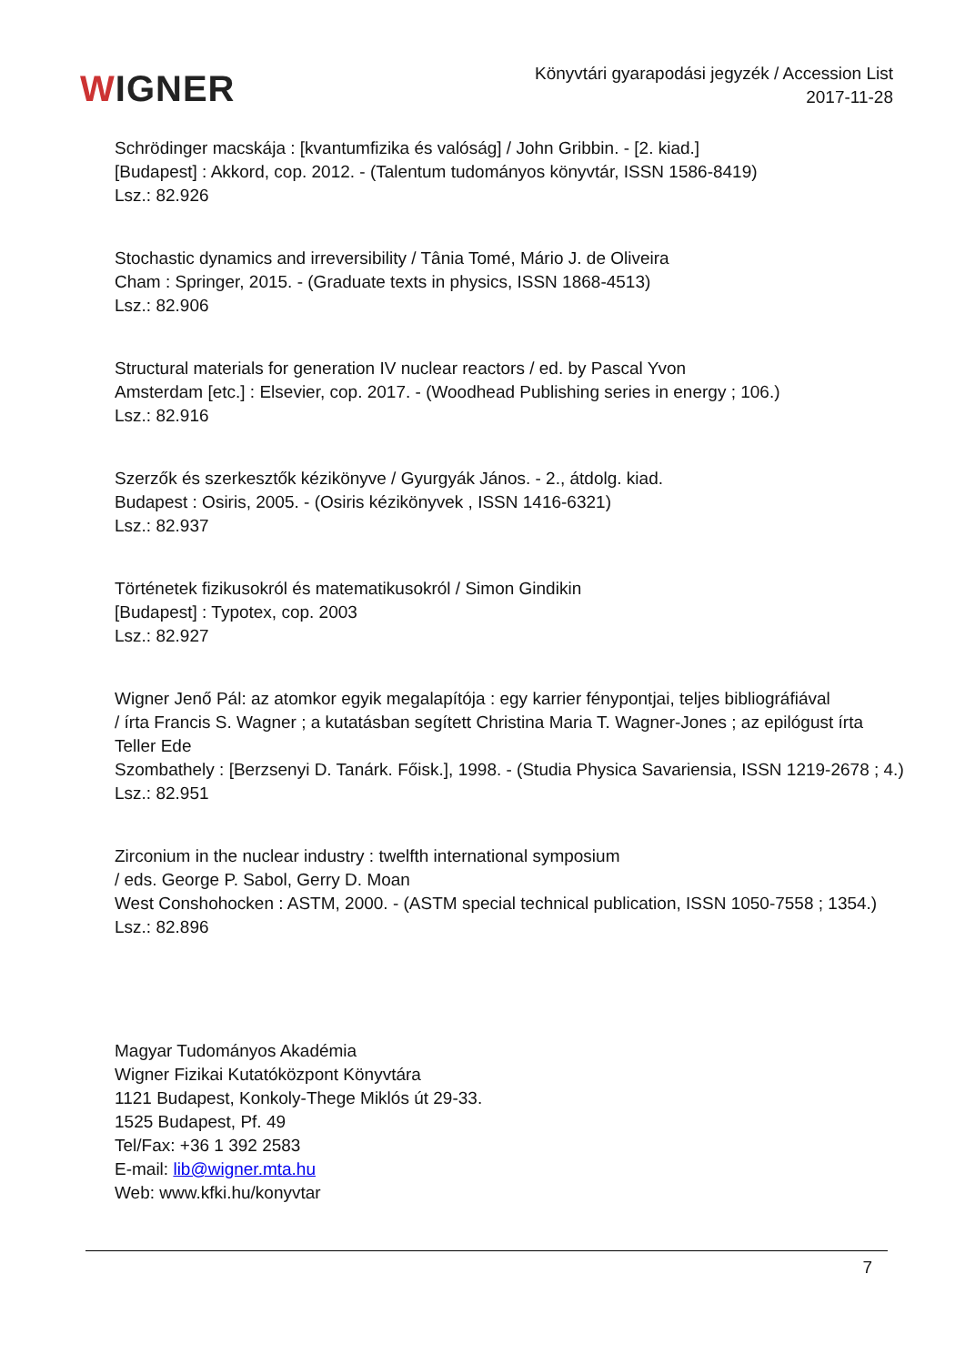WIGNER
Könyvtári gyarapodási jegyzék / Accession List
2017-11-28
Schrödinger macskája : [kvantumfizika és valóság] / John Gribbin. - [2. kiad.]
[Budapest] : Akkord, cop. 2012. - (Talentum tudományos könyvtár, ISSN 1586-8419)
Lsz.: 82.926
Stochastic dynamics and irreversibility / Tânia Tomé, Mário J. de Oliveira
Cham : Springer, 2015. - (Graduate texts in physics, ISSN 1868-4513)
Lsz.: 82.906
Structural materials for generation IV nuclear reactors / ed. by Pascal Yvon
Amsterdam [etc.] : Elsevier, cop. 2017. - (Woodhead Publishing series in energy ; 106.)
Lsz.: 82.916
Szerzők és szerkesztők kézikönyve / Gyurgyák János. - 2., átdolg. kiad.
Budapest : Osiris, 2005. - (Osiris kézikönyvek , ISSN 1416-6321)
Lsz.: 82.937
Történetek fizikusokról és matematikusokról / Simon Gindikin
[Budapest] : Typotex, cop. 2003
Lsz.: 82.927
Wigner Jenő Pál: az atomkor egyik megalapítója : egy karrier fénypontjai, teljes bibliográfiával
/ írta Francis S. Wagner ; a kutatásban segített Christina Maria T. Wagner-Jones ; az epilógust írta
Teller Ede
Szombathely : [Berzsenyi D. Tanárk. Főisk.], 1998. - (Studia Physica Savariensia, ISSN 1219-2678 ; 4.)
Lsz.: 82.951
Zirconium in the nuclear industry : twelfth international symposium
/ eds. George P. Sabol, Gerry D. Moan
West Conshohocken : ASTM, 2000. - (ASTM special technical publication, ISSN 1050-7558 ; 1354.)
Lsz.: 82.896
Magyar Tudományos Akadémia
Wigner Fizikai Kutatóközpont Könyvtára
1121 Budapest, Konkoly-Thege Miklós út 29-33.
1525 Budapest, Pf. 49
Tel/Fax: +36 1 392 2583
E-mail: lib@wigner.mta.hu
Web: www.kfki.hu/konyvtar
7